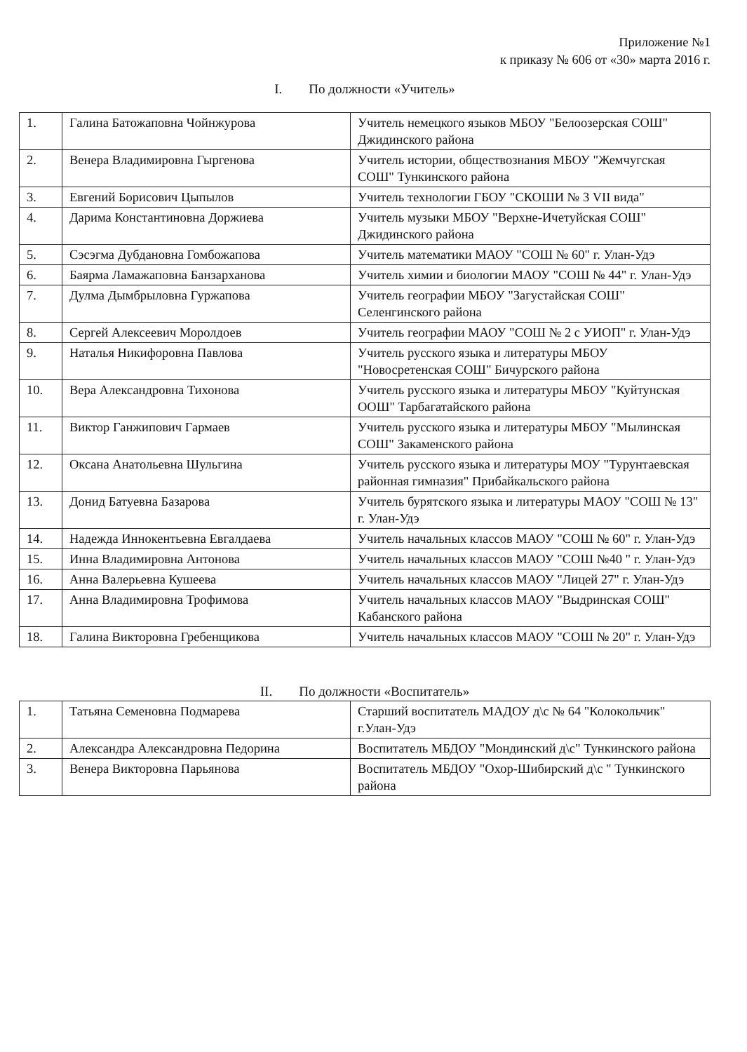Приложение №1
к приказу № 606 от «30» марта 2016 г.
I. По должности «Учитель»
| 1. | Галина Батожаповна Чойнжурова | Учитель немецкого языков МБОУ "Белоозерская СОШ" Джидинского района |
| 2. | Венера Владимировна Гыргенова | Учитель истории, обществознания МБОУ "Жемчугская СОШ" Тункинского района |
| 3. | Евгений Борисович Цыпылов | Учитель технологии ГБОУ "СКОШИ № 3 VII вида" |
| 4. | Дарима Константиновна Доржиева | Учитель музыки МБОУ "Верхне-Ичетуйская СОШ" Джидинского района |
| 5. | Сэсэгма Дубдановна Гомбожапова | Учитель математики МАОУ "СОШ № 60" г. Улан-Удэ |
| 6. | Баярма Ламажаповна Банзарханова | Учитель химии и биологии МАОУ "СОШ № 44" г. Улан-Удэ |
| 7. | Дулма Дымбрыловна Гуржапова | Учитель географии МБОУ "Загустайская СОШ" Селенгинского района |
| 8. | Сергей Алексеевич Моролдоев | Учитель географии МАОУ "СОШ № 2 с УИОП" г. Улан-Удэ |
| 9. | Наталья Никифоровна Павлова | Учитель русского языка и литературы МБОУ "Новосретенская СОШ" Бичурского района |
| 10. | Вера Александровна Тихонова | Учитель русского языка и литературы МБОУ "Куйтунская ООШ" Тарбагатайского района |
| 11. | Виктор Ганжипович Гармаев | Учитель русского языка и литературы МБОУ "Мылинская СОШ" Закаменского района |
| 12. | Оксана Анатольевна Шульгина | Учитель русского языка и литературы МОУ "Турунтаевская районная гимназия" Прибайкальского района |
| 13. | Донид Батуевна Базарова | Учитель бурятского языка и литературы МАОУ "СОШ № 13" г. Улан-Удэ |
| 14. | Надежда Иннокентьевна Евгалдаева | Учитель начальных классов МАОУ "СОШ № 60" г. Улан-Удэ |
| 15. | Инна Владимировна Антонова | Учитель начальных классов МАОУ "СОШ №40 " г. Улан-Удэ |
| 16. | Анна Валерьевна Кушеева | Учитель начальных классов МАОУ "Лицей 27" г. Улан-Удэ |
| 17. | Анна Владимировна Трофимова | Учитель начальных классов МАОУ "Выдринская СОШ" Кабанского района |
| 18. | Галина Викторовна Гребенщикова | Учитель начальных классов МАОУ "СОШ № 20" г. Улан-Удэ |
II. По должности «Воспитатель»
| 1. | Татьяна Семеновна Подмарева | Старший воспитатель МАДОУ д\с № 64 "Колокольчик" г.Улан-Удэ |
| 2. | Александра Александровна Педорина | Воспитатель МБДОУ "Мондинский д\с" Тункинского района |
| 3. | Венера Викторовна Парьянова | Воспитатель МБДОУ "Охор-Шибирский д\с " Тункинского района |